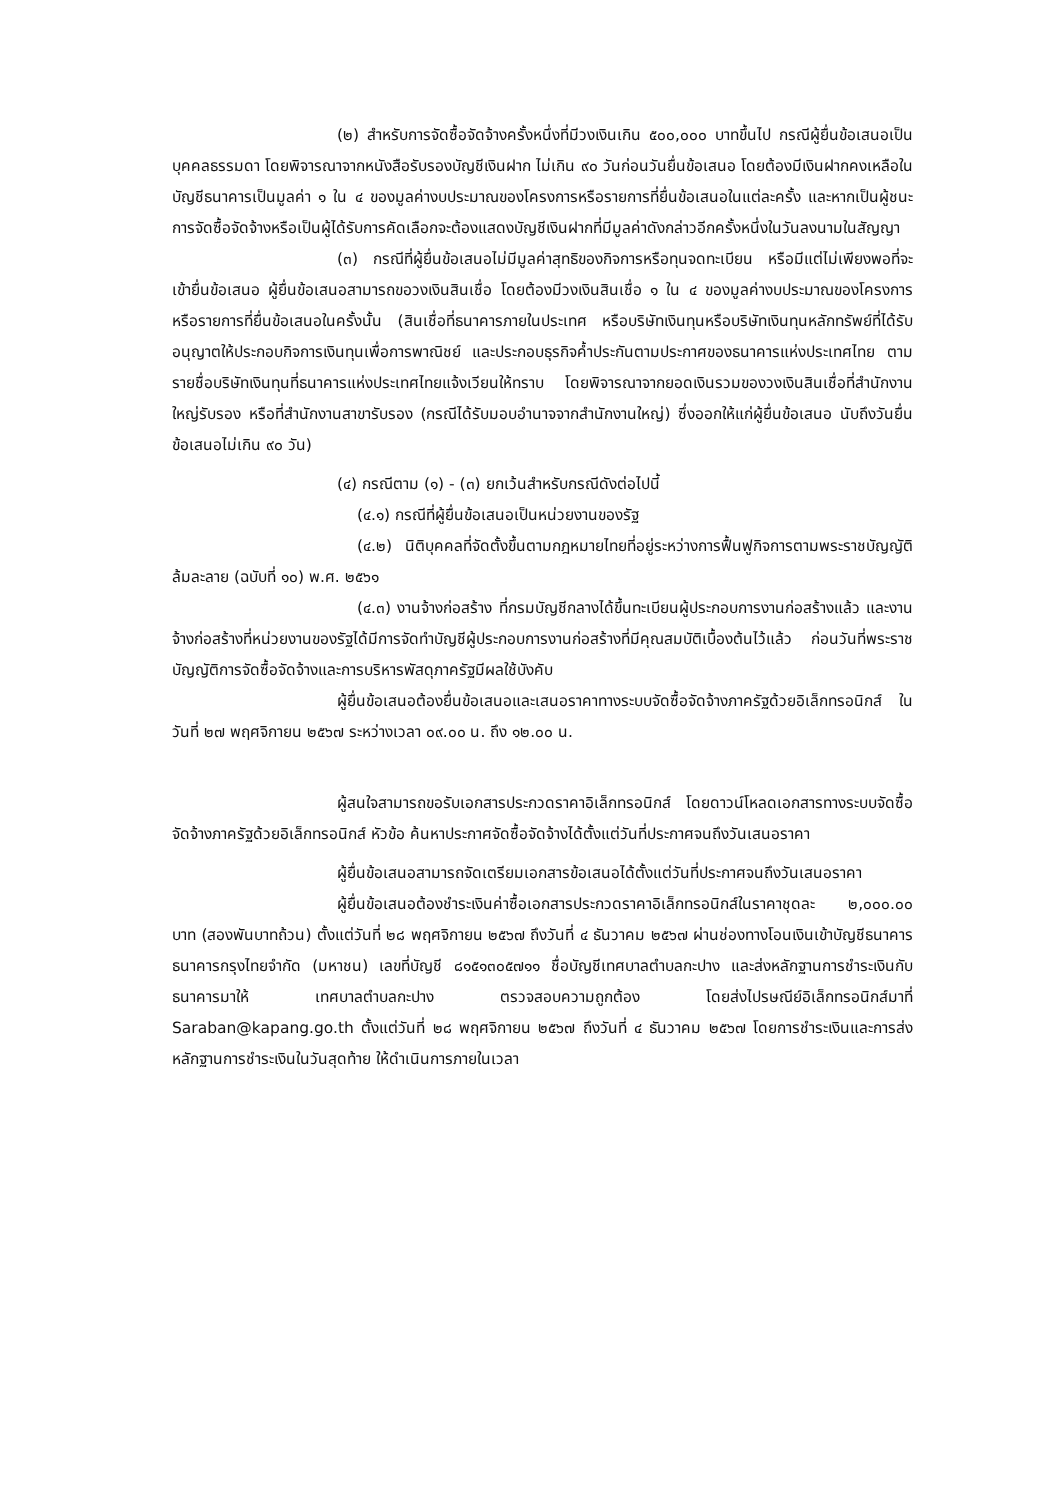(๒) สำหรับการจัดซื้อจัดจ้างครั้งหนึ่งที่มีวงเงินเกิน ๕๐๐,๐๐๐ บาทขึ้นไป กรณีผู้ยื่นข้อเสนอเป็นบุคคลธรรมดา โดยพิจารณาจากหนังสือรับรองบัญชีเงินฝาก ไม่เกิน ๙๐ วันก่อนวันยื่นข้อเสนอ โดยต้องมีเงินฝากคงเหลือในบัญชีธนาคารเป็นมูลค่า ๑ ใน ๔ ของมูลค่างบประมาณของโครงการหรือรายการที่ยื่นข้อเสนอในแต่ละครั้ง และหากเป็นผู้ชนะการจัดซื้อจัดจ้างหรือเป็นผู้ได้รับการคัดเลือกจะต้องแสดงบัญชีเงินฝากที่มีมูลค่าดังกล่าวอีกครั้งหนึ่งในวันลงนามในสัญญา
(๓) กรณีที่ผู้ยื่นข้อเสนอไม่มีมูลค่าสุทธิของกิจการหรือทุนจดทะเบียน หรือมีแต่ไม่เพียงพอที่จะ เข้ายื่นข้อเสนอ ผู้ยื่นข้อเสนอสามารถขอวงเงินสินเชื่อ โดยต้องมีวงเงินสินเชื่อ ๑ ใน ๔ ของมูลค่างบประมาณของโครงการหรือรายการที่ยื่นข้อเสนอในครั้งนั้น (สินเชื่อที่ธนาคารภายในประเทศ หรือบริษัทเงินทุนหรือบริษัทเงินทุนหลักทรัพย์ที่ได้รับอนุญาตให้ประกอบกิจการเงินทุนเพื่อการพาณิชย์ และประกอบธุรกิจค้ำประกันตามประกาศของธนาคารแห่งประเทศไทย ตามรายชื่อบริษัทเงินทุนที่ธนาคารแห่งประเทศไทยแจ้งเวียนให้ทราบ โดยพิจารณาจากยอดเงินรวมของวงเงินสินเชื่อที่สำนักงานใหญ่รับรอง หรือที่สำนักงานสาขารับรอง (กรณีได้รับมอบอำนาจจากสำนักงานใหญ่) ซึ่งออกให้แก่ผู้ยื่นข้อเสนอ นับถึงวันยื่นข้อเสนอไม่เกิน ๙๐ วัน)
(๔) กรณีตาม (๑) - (๓) ยกเว้นสำหรับกรณีดังต่อไปนี้
(๔.๑) กรณีที่ผู้ยื่นข้อเสนอเป็นหน่วยงานของรัฐ
(๔.๒) นิติบุคคลที่จัดตั้งขึ้นตามกฎหมายไทยที่อยู่ระหว่างการฟื้นฟูกิจการตามพระราชบัญญัติล้มละลาย (ฉบับที่ ๑๐) พ.ศ. ๒๕๖๑
(๔.๓) งานจ้างก่อสร้าง ที่กรมบัญชีกลางได้ขึ้นทะเบียนผู้ประกอบการงานก่อสร้างแล้ว และงานจ้างก่อสร้างที่หน่วยงานของรัฐได้มีการจัดทำบัญชีผู้ประกอบการงานก่อสร้างที่มีคุณสมบัติเบื้องต้นไว้แล้ว ก่อนวันที่พระราชบัญญัติการจัดซื้อจัดจ้างและการบริหารพัสดุภาครัฐมีผลใช้บังคับ
ผู้ยื่นข้อเสนอต้องยื่นข้อเสนอและเสนอราคาทางระบบจัดซื้อจัดจ้างภาครัฐด้วยอิเล็กทรอนิกส์ ในวันที่ ๒๗ พฤศจิกายน ๒๕๖๗ ระหว่างเวลา ๐๙.๐๐ น. ถึง ๑๒.๐๐ น.
ผู้สนใจสามารถขอรับเอกสารประกวดราคาอิเล็กทรอนิกส์ โดยดาวน์โหลดเอกสารทางระบบจัดซื้อจัดจ้างภาครัฐด้วยอิเล็กทรอนิกส์ หัวข้อ ค้นหาประกาศจัดซื้อจัดจ้างได้ตั้งแต่วันที่ประกาศจนถึงวันเสนอราคา
ผู้ยื่นข้อเสนอสามารถจัดเตรียมเอกสารข้อเสนอได้ตั้งแต่วันที่ประกาศจนถึงวันเสนอราคา
ผู้ยื่นข้อเสนอต้องชำระเงินค่าซื้อเอกสารประกวดราคาอิเล็กทรอนิกส์ในราคาชุดละ ๒,๐๐๐.๐๐ บาท (สองพันบาทถ้วน) ตั้งแต่วันที่ ๒๘ พฤศจิกายน ๒๕๖๗ ถึงวันที่ ๔ ธันวาคม ๒๕๖๗ ผ่านช่องทางโอนเงินเข้าบัญชีธนาคาร ธนาคารกรุงไทยจำกัด (มหาชน) เลขที่บัญชี ๘๑๕๑๓๐๕๗๑๑ ชื่อบัญชีเทศบาลตำบลกะปาง และส่งหลักฐานการชำระเงินกับธนาคารมาให้ เทศบาลตำบลกะปาง ตรวจสอบความถูกต้อง โดยส่งไปรษณีย์อิเล็กทรอนิกส์มาที่ Saraban@kapang.go.th ตั้งแต่วันที่ ๒๘ พฤศจิกายน ๒๕๖๗ ถึงวันที่ ๔ ธันวาคม ๒๕๖๗ โดยการชำระเงินและการส่งหลักฐานการชำระเงินในวันสุดท้าย ให้ดำเนินการภายในเวลา